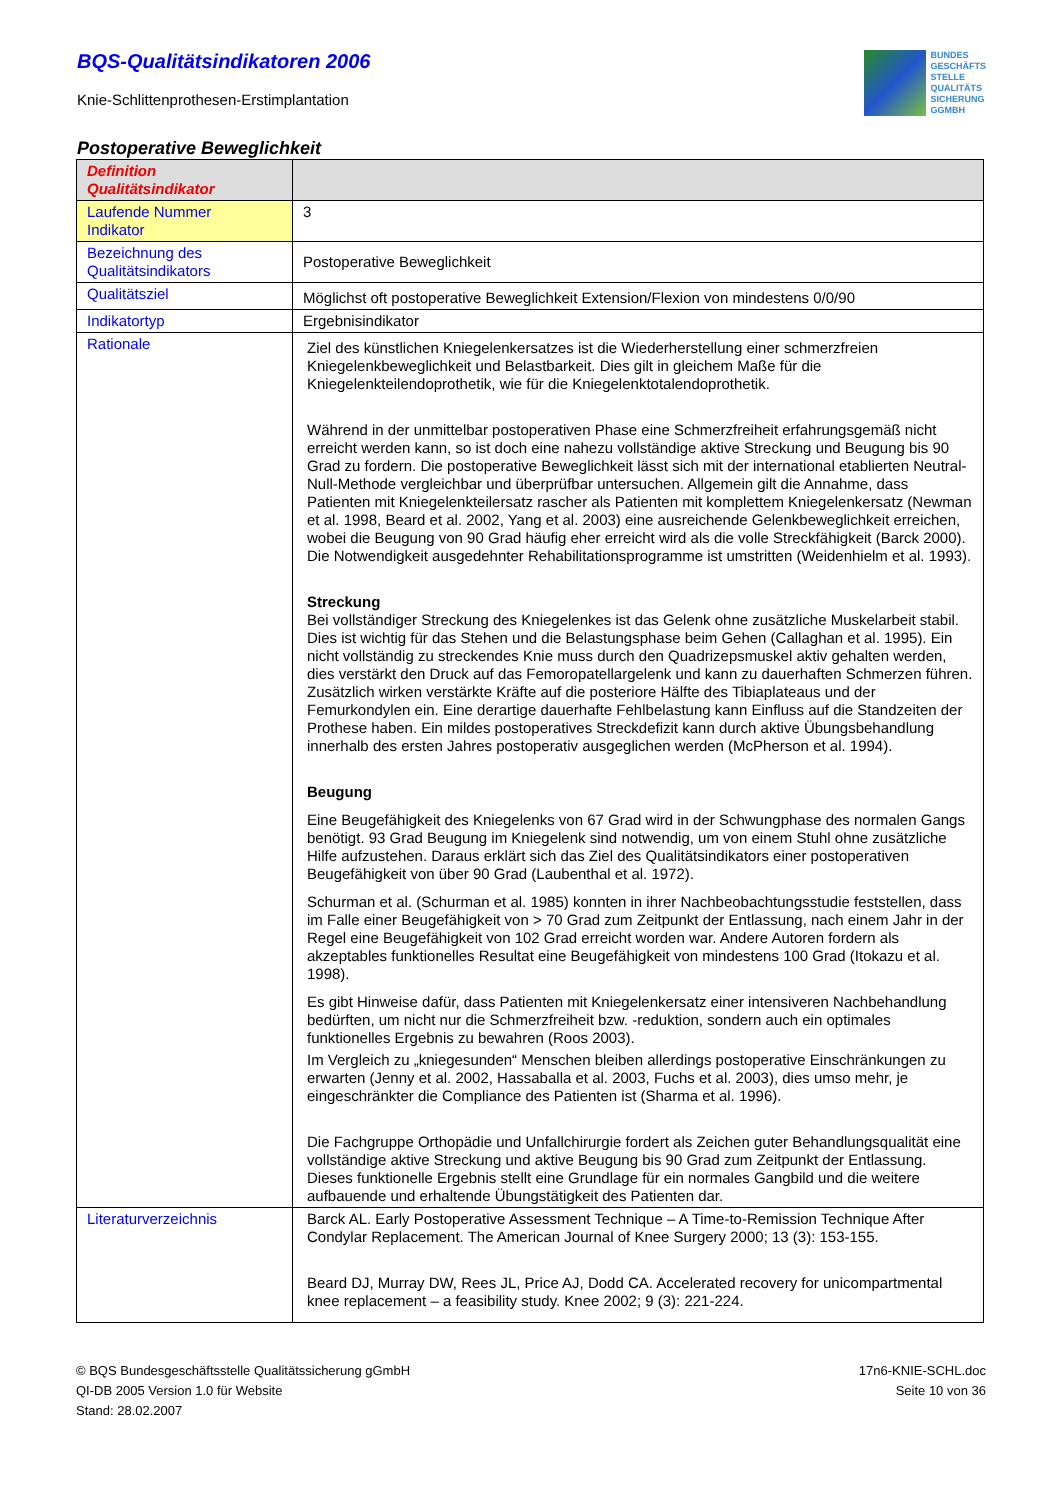BQS-Qualitätsindikatoren 2006
Knie-Schlittenprothesen-Erstimplantation
BUNDES
GESCHÄFTS
STELLE
QUALITÄTS
SICHERUNG
GGMBH
Postoperative Beweglichkeit
| Definition Qualitätsindikator | |
| Laufende Nummer Indikator | 3 |
| Bezeichnung des Qualitätsindikators | Postoperative Beweglichkeit |
| Qualitätsziel | Möglichst oft postoperative Beweglichkeit Extension/Flexion von mindestens 0/0/90 |
| Indikatortyp | Ergebnisindikator |
| Rationale | Ziel des künstlichen Kniegelenkersatzes ist die Wiederherstellung einer schmerzfreien Kniegelenkbeweglichkeit und Belastbarkeit. Dies gilt in gleichem Maße für die Kniegelenkteilendoprothetik, wie für die Kniegelenktotalendoprothetik. Während in der unmittelbar postoperativen Phase eine Schmerzfreiheit erfahrungsgemäß nicht erreicht werden kann, so ist doch eine nahezu vollständige aktive Streckung und Beugung bis 90 Grad zu fordern. Die postoperative Beweglichkeit lässt sich mit der international etablierten Neutral-Null-Methode vergleichbar und überprüfbar untersuchen. Allgemein gilt die Annahme, dass Patienten mit Kniegelenkteilersatz rascher als Patienten mit komplettem Kniegelenkersatz (Newman et al. 1998, Beard et al. 2002, Yang et al. 2003) eine ausreichende Gelenkbeweglichkeit erreichen, wobei die Beugung von 90 Grad häufig eher erreicht wird als die volle Streckfähigkeit (Barck 2000). Die Notwendigkeit ausgedehnter Rehabilitationsprogramme ist umstritten (Weidenhielm et al. 1993). Streckung Bei vollständiger Streckung des Kniegelenkes ist das Gelenk ohne zusätzliche Muskelarbeit stabil. Dies ist wichtig für das Stehen und die Belastungsphase beim Gehen (Callaghan et al. 1995). Ein nicht vollständig zu streckendes Knie muss durch den Quadrizepsmuskel aktiv gehalten werden, dies verstärkt den Druck auf das Femoropatellargelenk und kann zu dauerhaften Schmerzen führen. Zusätzlich wirken verstärkte Kräfte auf die posteriore Hälfte des Tibiaplateaus und der Femurkondylen ein. Eine derartige dauerhafte Fehlbelastung kann Einfluss auf die Standzeiten der Prothese haben. Ein mildes postoperatives Streckdefizit kann durch aktive Übungsbehandlung innerhalb des ersten Jahres postoperativ ausgeglichen werden (McPherson et al. 1994). Beugung Eine Beugefähigkeit des Kniegelenks von 67 Grad wird in der Schwungphase des normalen Gangs benötigt. 93 Grad Beugung im Kniegelenk sind notwendig, um von einem Stuhl ohne zusätzliche Hilfe aufzustehen. Daraus erklärt sich das Ziel des Qualitätsindikators einer postoperativen Beugefähigkeit von über 90 Grad (Laubenthal et al. 1972). Schurman et al. (Schurman et al. 1985) konnten in ihrer Nachbeobachtungsstudie feststellen, dass im Falle einer Beugefähigkeit von > 70 Grad zum Zeitpunkt der Entlassung, nach einem Jahr in der Regel eine Beugefähigkeit von 102 Grad erreicht worden war. Andere Autoren fordern als akzeptables funktionelles Resultat eine Beugefähigkeit von mindestens 100 Grad (Itokazu et al. 1998). Es gibt Hinweise dafür, dass Patienten mit Kniegelenkersatz einer intensiveren Nachbehandlung bedürften, um nicht nur die Schmerzfreiheit bzw. -reduktion, sondern auch ein optimales funktionelles Ergebnis zu bewahren (Roos 2003). Im Vergleich zu „kniegesunden“ Menschen bleiben allerdings postoperative Einschränkungen zu erwarten (Jenny et al. 2002, Hassaballa et al. 2003, Fuchs et al. 2003), dies umso mehr, je eingeschränkter die Compliance des Patienten ist (Sharma et al. 1996). Die Fachgruppe Orthopädie und Unfallchirurgie fordert als Zeichen guter Behandlungsqualität eine vollständige aktive Streckung und aktive Beugung bis 90 Grad zum Zeitpunkt der Entlassung. Dieses funktionelle Ergebnis stellt eine Grundlage für ein normales Gangbild und die weitere aufbauende und erhaltende Übungstätigkeit des Patienten dar. |
| Literaturverzeichnis | Barck AL. Early Postoperative Assessment Technique – A Time-to-Remission Technique After Condylar Replacement. The American Journal of Knee Surgery 2000; 13 (3): 153-155. Beard DJ, Murray DW, Rees JL, Price AJ, Dodd CA. Accelerated recovery for unicompartmental knee replacement – a feasibility study. Knee 2002; 9 (3): 221-224. |
© BQS Bundesgeschäftsstelle Qualitätssicherung gGmbH
QI-DB 2005 Version 1.0 für Website
Stand: 28.02.2007
17n6-KNIE-SCHL.doc
Seite 10 von 36